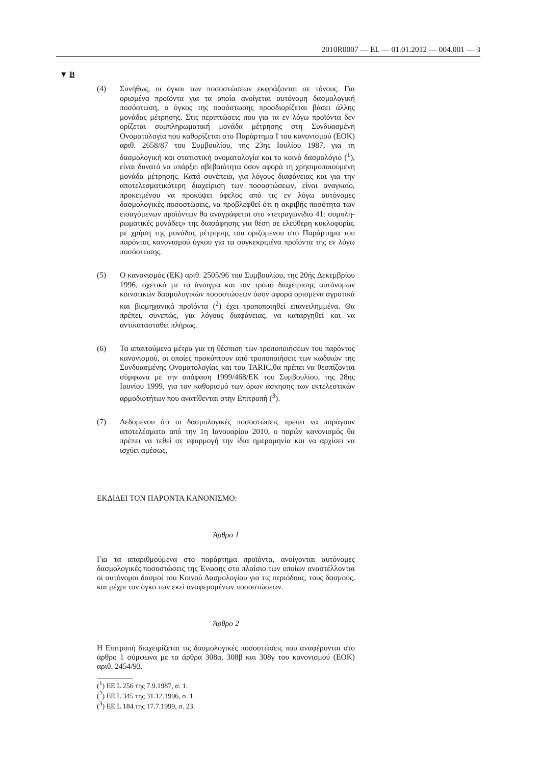2010R0007 — EL — 01.01.2012 — 004.001 — 3
▼ B
(4)
Συνήθως, οι όγκοι των ποσοστώσεων εκφράζονται σε τόνους. Για ορισμένα προϊόντα για τα οποία ανοίγεται αυτόνομη δασμολογική ποσόστωση, ο όγκος της ποσόστωσης προσδιορ­ίζεται βάσει άλλης μονάδας μέτρησης. Στις περιπτώσεις που για τα εν λόγω προϊόντα δεν ορίζεται συμπληρωματική μονάδα μέτρησης στη Συνδυασμένη Ονοματολογία που καθορίζεται στο Παράρτημα I του κανονισμού (ΕΟΚ) αριθ. 2658/87 του Συμβουλίου, της 23ης Ιουλίου 1987, για τη δασμολογική και στατιστική ονοματολογία και το κοινό δασμολόγιο (<sup>1</sup>), είναι δυνατό να υπάρξει αβεβαιότητα όσον αφορά τη χρησιμο­ποιούμενη μονάδα μέτρησης. Κατά συνέπεια, για λόγους διαφάνειας και για την αποτελεσματικότερη διαχείριση των ποσοστώσεων, είναι αναγκαίο, προκειμένου να προκύψει όφελος από τις εν λόγω αυτόνομες δασμολογικές ποσοστώσεις, να προβλεφθεί ότι η ακριβής ποσότητα των εισαγόμενων προϊόντων θα αναγράφεται στο «τετραγωνίδιο 41: συμπλη­ρωματικές μονάδες» της διασάφησης για θέση σε ελεύθερη κυκλοφορία, με χρήση της μονάδας μέτρησης του οριζόμενου στο Παράρτημα του παρόντος κανονισμού όγκου για τα συγκεκ­ριμένα προϊόντα της εν λόγω ποσόστωσης.
(5)
Ο κανονισμός (ΕΚ) αριθ. 2505/96 του Συμβουλίου, της 20ής Δεκεμβρίου 1996, σχετικά με το άνοιγμα και τον τρόπο διαχείρισης αυτόνομων κοινοτικών δασμολογικών ποσοστώσεων όσον αφορά ορισμένα αγροτικά και βιομηχανικά προϊόντα (<sup>2</sup>) έχει τροποποιηθεί επανειλημμένα. Θα πρέπει, συνεπώς, για λόγους διαφάνειας, να καταργηθεί και να αντικατασταθεί πλήρως.
(6)
Τα απαιτούμενα μέτρα για τη θέσπιση των τροποποιήσεων του παρόντος κανονισμού, οι οποίες προκύπτουν από τροποποιήσεις των κωδικών της Συνδυασμένης Ονοματολογίας και του TARIC,θα πρέπει να θεσπίζονται σύμφωνα με την απόφαση 1999/468/ΕΚ του Συμβουλίου, της 28ης Ιουνίου 1999, για τον καθορισμό των όρων άσκησης των εκτελεστικών αρμοδιοτήτων που ανατίθενται στην Επιτροπή (<sup>3</sup>).
(7)
Δεδομένου ότι οι δασμολογικές ποσοστώσεις πρέπει να παράγουν αποτελέσματα από την 1η Ιανουαρίου 2010, ο παρών κανονισμός θα πρέπει να τεθεί σε εφαρμογή την ίδια ημερομηνία και να αρχίσει να ισχύει αμέσως,
ΕΚΔΙΔΕΙ ΤΟΝ ΠΑΡΟΝΤΑ ΚΑΝΟΝΙΣΜΟ:
Άρθρο 1
Για τα απαριθμούμενα στο παράρτημα προϊόντα, ανοίγονται αυτόνομες δασμολογικές ποσοστώσεις της Ένωσης στο πλαίσιο των οποίων αναστέλλονται οι αυτόνομοι δασμοί του Κοινού Δασμολογίου για τις περιόδους, τους δασμούς, και μέχρι τον όγκο των εκεί αναφερομένων ποσοστώσεων.
Άρθρο 2
Η Επιτροπή διαχειρίζεται τις δασμολογικές ποσοστώσεις που αναφέ­ρονται στο άρθρο 1 σύμφωνα με τα άρθρα 308α, 308β και 308γ του κανονισμού (ΕΟΚ) αριθ. 2454/93.
(<sup>1</sup>) ΕΕ L 256 της 7.9.1987, σ. 1.
(<sup>2</sup>) ΕΕ L 345 της 31.12.1996, σ. 1.
(<sup>3</sup>) ΕΕ L 184 της 17.7.1999, σ. 23.